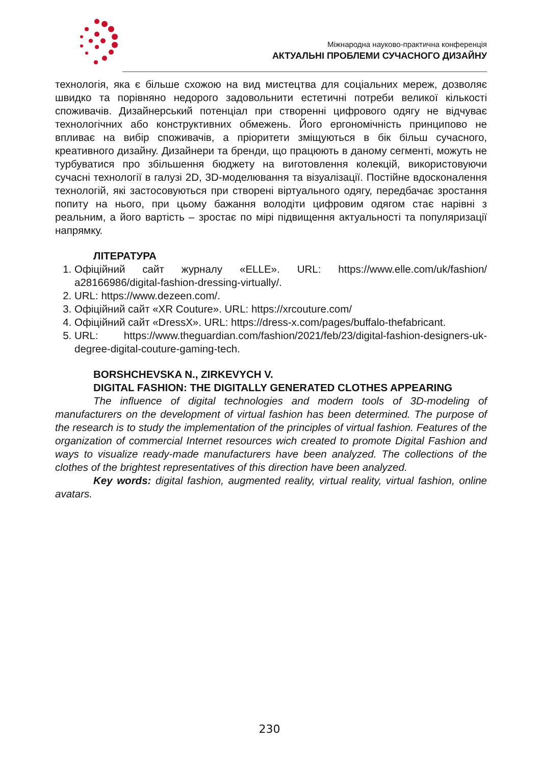Міжнародна науково-практична конференція
АКТУАЛЬНІ ПРОБЛЕМИ СУЧАСНОГО ДИЗАЙНУ
технологія, яка є більше схожою на вид мистецтва для соціальних мереж, дозволяє швидко та порівняно недорого задовольнити естетичні потреби великої кількості споживачів. Дизайнерський потенціал при створенні цифрового одягу не відчуває технологічних або конструктивних обмежень. Його ергономічність принципово не впливає на вибір споживачів, а пріоритети зміщуються в бік більш сучасного, креативного дизайну. Дизайнери та бренди, що працюють в даному сегменті, можуть не турбуватися про збільшення бюджету на виготовлення колекцій, використовуючи сучасні технології в галузі 2D, 3D-моделювання та візуалізації. Постійне вдосконалення технологій, які застосовуються при створені віртуального одягу, передбачає зростання попиту на нього, при цьому бажання володіти цифровим одягом стає нарівні з реальним, а його вартість – зростає по мірі підвищення актуальності та популяризації напрямку.
ЛІТЕРАТУРА
1. Офіційний сайт журналу «ELLE». URL: https://www.elle.com/uk/fashion/ a28166986/digital-fashion-dressing-virtually/.
2. URL: https://www.dezeen.com/.
3. Офіційний сайт «XR Couture». URL: https://xrcouture.com/
4. Офіційний сайт «DressX». URL: https://dress-x.com/pages/buffalo-thefabricant.
5. URL: https://www.theguardian.com/fashion/2021/feb/23/digital-fashion-designers-uk-degree-digital-couture-gaming-tech.
BORSHCHEVSKA N., ZIRKEVYCH V.
DIGITAL FASHION: THE DIGITALLY GENERATED CLOTHES APPEARING
The influence of digital technologies and modern tools of 3D-modeling of manufacturers on the development of virtual fashion has been determined. The purpose of the research is to study the implementation of the principles of virtual fashion. Features of the organization of commercial Internet resources wich created to promote Digital Fashion and ways to visualize ready-made manufacturers have been analyzed. The collections of the clothes of the brightest representatives of this direction have been analyzed.
Key words: digital fashion, augmented reality, virtual reality, virtual fashion, online avatars.
230